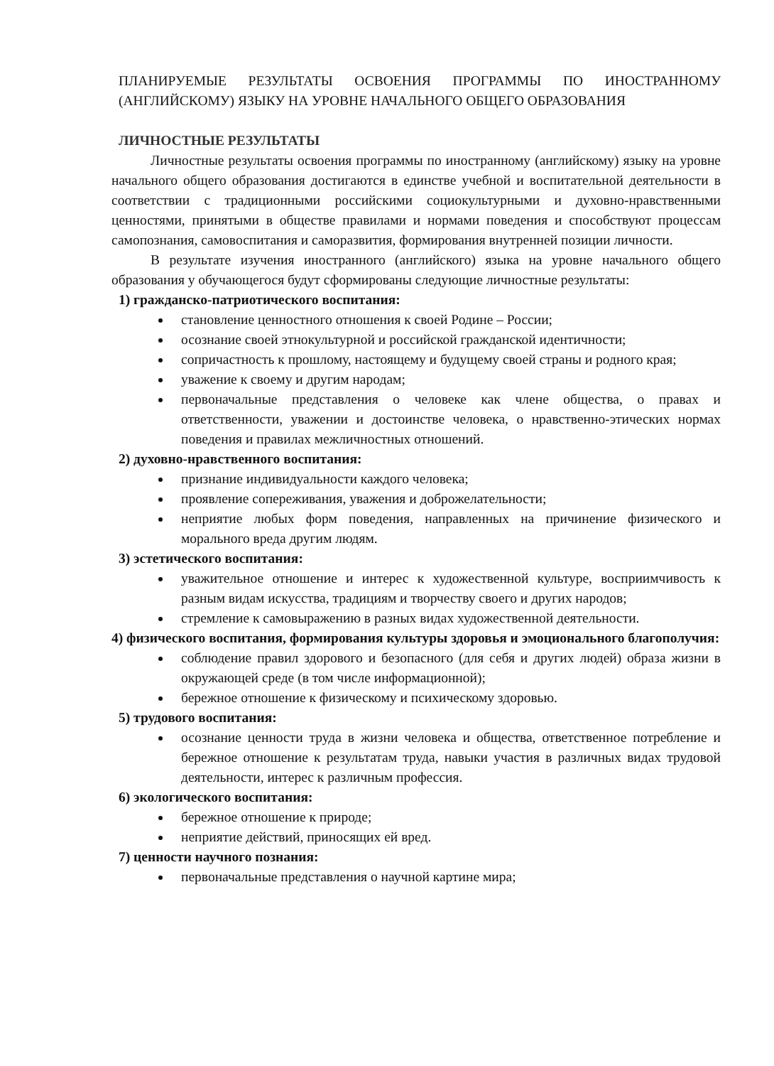ПЛАНИРУЕМЫЕ РЕЗУЛЬТАТЫ ОСВОЕНИЯ ПРОГРАММЫ ПО ИНОСТРАННОМУ (АНГЛИЙСКОМУ) ЯЗЫКУ НА УРОВНЕ НАЧАЛЬНОГО ОБЩЕГО ОБРАЗОВАНИЯ
ЛИЧНОСТНЫЕ РЕЗУЛЬТАТЫ
Личностные результаты освоения программы по иностранному (английскому) языку на уровне начального общего образования достигаются в единстве учебной и воспитательной деятельности в соответствии с традиционными российскими социокультурными и духовно-нравственными ценностями, принятыми в обществе правилами и нормами поведения и способствуют процессам самопознания, самовоспитания и саморазвития, формирования внутренней позиции личности.
В результате изучения иностранного (английского) языка на уровне начального общего образования у обучающегося будут сформированы следующие личностные результаты:
1) гражданско-патриотического воспитания:
становление ценностного отношения к своей Родине – России;
осознание своей этнокультурной и российской гражданской идентичности;
сопричастность к прошлому, настоящему и будущему своей страны и родного края;
уважение к своему и другим народам;
первоначальные представления о человеке как члене общества, о правах и ответственности, уважении и достоинстве человека, о нравственно-этических нормах поведения и правилах межличностных отношений.
2) духовно-нравственного воспитания:
признание индивидуальности каждого человека;
проявление сопереживания, уважения и доброжелательности;
неприятие любых форм поведения, направленных на причинение физического и морального вреда другим людям.
3) эстетического воспитания:
уважительное отношение и интерес к художественной культуре, восприимчивость к разным видам искусства, традициям и творчеству своего и других народов;
стремление к самовыражению в разных видах художественной деятельности.
4) физического воспитания, формирования культуры здоровья и эмоционального благополучия:
соблюдение правил здорового и безопасного (для себя и других людей) образа жизни в окружающей среде (в том числе информационной);
бережное отношение к физическому и психическому здоровью.
5) трудового воспитания:
осознание ценности труда в жизни человека и общества, ответственное потребление и бережное отношение к результатам труда, навыки участия в различных видах трудовой деятельности, интерес к различным профессия.
6) экологического воспитания:
бережное отношение к природе;
неприятие действий, приносящих ей вред.
7) ценности научного познания:
первоначальные представления о научной картине мира;